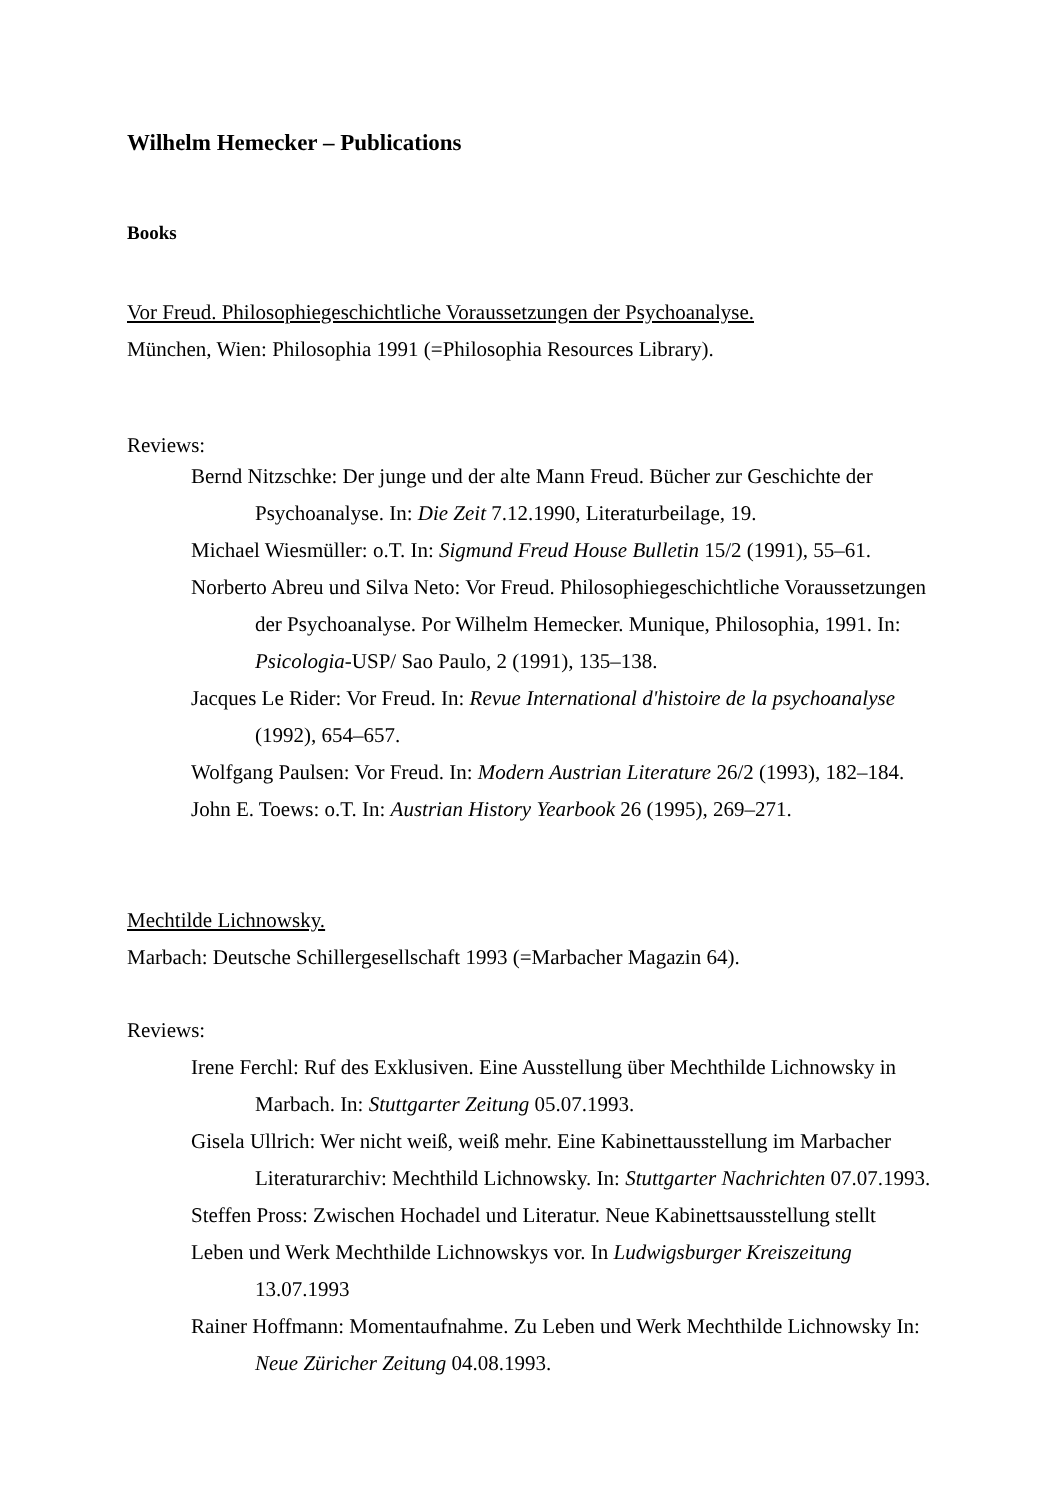Wilhelm Hemecker – Publications
Books
Vor Freud. Philosophiegeschichtliche Voraussetzungen der Psychoanalyse.
München, Wien: Philosophia 1991 (=Philosophia Resources Library).
Reviews:
Bernd Nitzschke: Der junge und der alte Mann Freud. Bücher zur Geschichte der Psychoanalyse. In: Die Zeit 7.12.1990, Literaturbeilage, 19.
Michael Wiesmüller: o.T. In: Sigmund Freud House Bulletin 15/2 (1991), 55–61.
Norberto Abreu und Silva Neto: Vor Freud. Philosophiegeschichtliche Voraussetzungen der Psychoanalyse. Por Wilhelm Hemecker. Munique, Philosophia, 1991. In: Psicologia-USP/ Sao Paulo, 2 (1991), 135–138.
Jacques Le Rider: Vor Freud. In: Revue International d'histoire de la psychoanalyse (1992), 654–657.
Wolfgang Paulsen: Vor Freud. In: Modern Austrian Literature 26/2 (1993), 182–184.
John E. Toews: o.T. In: Austrian History Yearbook 26 (1995), 269–271.
Mechtilde Lichnowsky.
Marbach: Deutsche Schillergesellschaft 1993 (=Marbacher Magazin 64).
Reviews:
Irene Ferchl: Ruf des Exklusiven. Eine Ausstellung über Mechthilde Lichnowsky in Marbach. In: Stuttgarter Zeitung 05.07.1993.
Gisela Ullrich: Wer nicht weiß, weiß mehr. Eine Kabinettausstellung im Marbacher Literaturarchiv: Mechthild Lichnowsky. In: Stuttgarter Nachrichten 07.07.1993.
Steffen Pross: Zwischen Hochadel und Literatur. Neue Kabinettsausstellung stellt
Leben und Werk Mechthilde Lichnowskys vor. In Ludwigsburger Kreiszeitung 13.07.1993
Rainer Hoffmann: Momentaufnahme. Zu Leben und Werk Mechthilde Lichnowsky In: Neue Züricher Zeitung 04.08.1993.